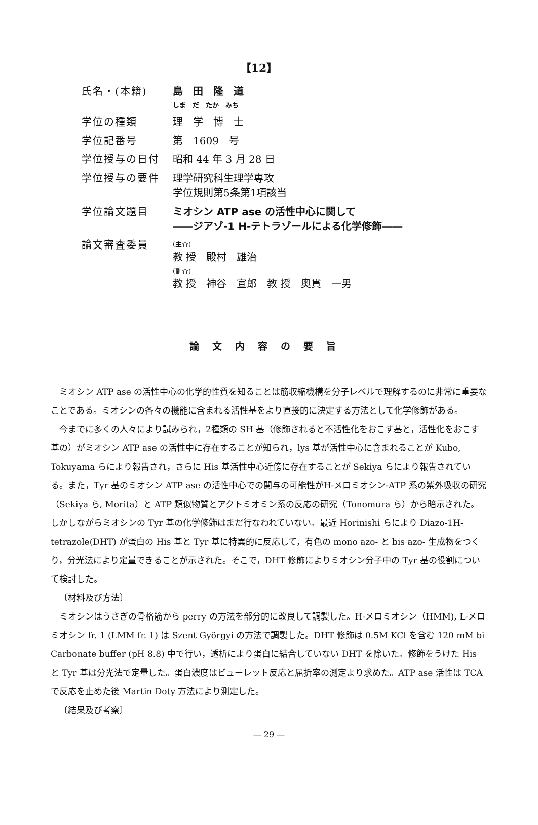【12】
| 氏名・(本籍) | 島 田 隆 道 しま だ たか みち |
| 学位の種類 | 理 学 博 士 |
| 学位記番号 | 第 1609 号 |
| 学位授与の日付 | 昭和 44 年 3 月 28 日 |
| 学位授与の要件 | 理学研究科生理学専攻 学位規則第5条第1項該当 |
| 学位論文題目 | ミオシン ATP ase の活性中心に関して ――ジアゾ-1 H-テトラゾールによる化学修飾―― |
| 論文審査委員 | (主査) 教 授 殿村 雄治 (副査) 教 授 神谷 宣郎 教 授 奥貫 一男 |
論文内容の要旨
ミオシン ATP ase の活性中心の化学的性質を知ることは筋収縮機構を分子レベルで理解するのに非常に重要なことである。ミオシンの各々の機能に含まれる活性基をより直接的に決定する方法として化学修飾がある。
今までに多くの人々により試みられ，2種類の SH 基（修飾されると不活性化をおこす基と，活性化をおこす基の）がミオシン ATP ase の活性中に存在することが知られ，lys 基が活性中心に含まれることが Kubo, Tokuyama らにより報告され，さらに His 基活性中心近傍に存在することが Sekiya らにより報告されている。また，Tyr 基のミオシン ATP ase の活性中心での関与の可能性がH-メロミオシン-ATP 系の紫外吸収の研究（Sekiya ら, Morita）と ATP 類似物質とアクトミオミン系の反応の研究（Tonomura ら）から暗示された。しかしながらミオシンの Tyr 基の化学修飾はまだ行なわれていない。最近 Horinishi らにより Diazo-1H-tetrazole(DHT) が蛋白の His 基と Tyr 基に特異的に反応して，有色の mono azo- と bis azo- 生成物をつくり，分光法により定量できることが示された。そこで，DHT 修飾によりミオシン分子中の Tyr 基の役割について検討した。
〔材料及び方法〕
ミオシンはうさぎの骨格筋から perry の方法を部分的に改良して調製した。H-メロミオシン（HMM), L-メロミオシン fr. 1 (LMM fr. 1) は Szent Györgyi の方法で調製した。DHT 修飾は 0.5M KCl を含む 120 mM bi Carbonate buffer (pH 8.8) 中で行い，透析により蛋白に結合していない DHT を除いた。修飾をうけた His と Tyr 基は分光法で定量した。蛋白濃度はビューレット反応と屈折率の測定より求めた。ATP ase 活性は TCA で反応を止めた後 Martin Doty 方法により測定した。
〔結果及び考察〕
— 29 —